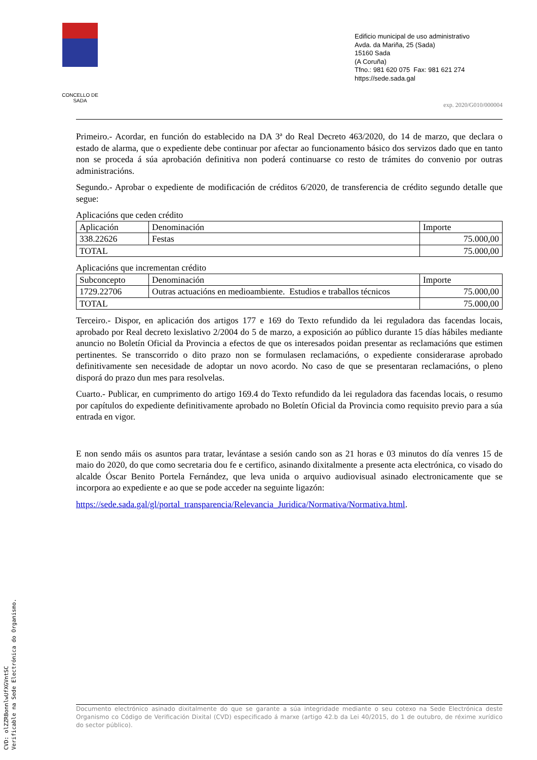CONCELLO DE SADA
Edificio municipal de uso administrativo
Avda. da Mariña, 25 (Sada)
15160 Sada
(A Coruña)
Tfno.: 981 620 075 Fax: 981 621 274
https://sede.sada.gal
exp. 2020/G010/000004
Primeiro.- Acordar, en función do establecido na DA 3ª do Real Decreto 463/2020, do 14 de marzo, que declara o estado de alarma, que o expediente debe continuar por afectar ao funcionamento básico dos servizos dado que en tanto non se proceda á súa aprobación definitiva non poderá continuarse co resto de trámites do convenio por outras administracións.
Segundo.- Aprobar o expediente de modificación de créditos 6/2020, de transferencia de crédito segundo detalle que segue:
Aplicacións que ceden crédito
| Aplicación | Denominación | Importe |
| --- | --- | --- |
| 338.22626 | Festas | 75.000,00 |
| TOTAL | | 75.000,00 |
Aplicacións que incrementan crédito
| Subconcepto | Denominación | Importe |
| --- | --- | --- |
| 1729.22706 | Outras actuacións en medioambiente. Estudios e traballos técnicos | 75.000,00 |
| TOTAL | | 75.000,00 |
Terceiro.- Dispor, en aplicación dos artigos 177 e 169 do Texto refundido da lei reguladora das facendas locais, aprobado por Real decreto lexislativo 2/2004 do 5 de marzo, a exposición ao público durante 15 días hábiles mediante anuncio no Boletín Oficial da Provincia a efectos de que os interesados poidan presentar as reclamacións que estimen pertinentes. Se transcorrido o dito prazo non se formulasen reclamacións, o expediente considerarase aprobado definitivamente sen necesidade de adoptar un novo acordo. No caso de que se presentaran reclamacións, o pleno disporá do prazo dun mes para resolvelas.
Cuarto.- Publicar, en cumprimento do artigo 169.4 do Texto refundido da lei reguladora das facendas locais, o resumo por capítulos do expediente definitivamente aprobado no Boletín Oficial da Provincia como requisito previo para a súa entrada en vigor.
E non sendo máis os asuntos para tratar, levántase a sesión cando son as 21 horas e 03 minutos do día venres 15 de maio do 2020, do que como secretaria dou fe e certifico, asinando dixitalmente a presente acta electrónica, co visado do alcalde Óscar Benito Portela Fernández, que leva unida o arquivo audiovisual asinado electronicamente que se incorpora ao expediente e ao que se pode acceder na seguinte ligazón:
https://sede.sada.gal/gl/portal_transparencia/Relevancia_Juridica/Normativa/Normativa.html.
Documento electrónico asinado dixitalmente do que se garante a súa integridade mediante o seu cotexo na Sede Electrónica deste Organismo co Código de Verificación Dixital (CVD) especificado á marxe (artigo 42.b da Lei 40/2015, do 1 de outubro, de réxime xurídico do sector público).
CVD: olZZRBonnlwUfXGVntSC
Verificable na Sede Electrónica do Organismo.